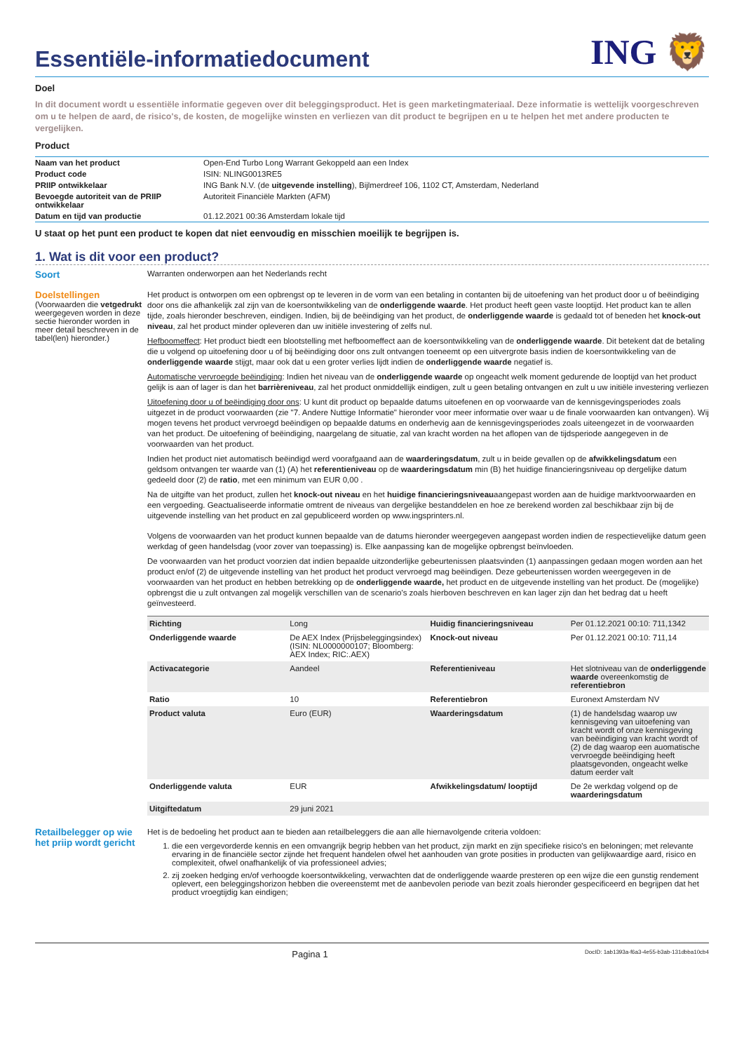Essentiële-informatiedocument
ING 🦁
Doel
In dit document wordt u essentiële informatie gegeven over dit beleggingsproduct. Het is geen marketingmateriaal. Deze informatie is wettelijk voorgeschreven om u te helpen de aard, de risico's, de kosten, de mogelijke winsten en verliezen van dit product te begrijpen en u te helpen het met andere producten te vergelijken.
Product
| Naam van het product | Open-End Turbo Long Warrant Gekoppeld aan een Index |
| Product code | ISIN: NLING0013RE5 |
| PRIIP ontwikkelaar | ING Bank N.V. (de uitgevende instelling ), Bijlmerdreef 106, 1102 CT, Amsterdam, Nederland |
| Bevoegde autoriteit van de PRIIP ontwikkelaar | Autoriteit Financiële Markten (AFM) |
| Datum en tijd van productie | 01.12.2021 00:36 Amsterdam lokale tijd |
U staat op het punt een product te kopen dat niet eenvoudig en misschien moeilijk te begrijpen is.
1. Wat is dit voor een product?
Soort
Warranten onderworpen aan het Nederlands recht
Doelstellingen
(Voorwaarden die vetgedrukt weergegeven worden in deze sectie hieronder worden in meer detail beschreven in de tabel(len) hieronder.)
Het product is ontworpen om een opbrengst op te leveren in de vorm van een betaling in contanten bij de uitoefening van het product door u of beëindiging door ons die afhankelijk zal zijn van de koersontwikkeling van de onderliggende waarde. Het product heeft geen vaste looptijd. Het product kan te allen tijde, zoals hieronder beschreven, eindigen. Indien, bij de beëindiging van het product, de onderliggende waarde is gedaald tot of beneden het knock-out niveau, zal het product minder opleveren dan uw initiële investering of zelfs nul.
Hefboomeffect: Het product biedt een blootstelling met hefboomeffect aan de koersontwikkeling van de onderliggende waarde. Dit betekent dat de betaling die u volgend op uitoefening door u of bij beëindiging door ons zult ontvangen toeneemt op een uitvergrote basis indien de koersontwikkeling van de onderliggende waarde stijgt, maar ook dat u een groter verlies lijdt indien de onderliggende waarde negatief is.
Automatische vervroegde beëindiging: Indien het niveau van de onderliggende waarde op ongeacht welk moment gedurende de looptijd van het product gelijk is aan of lager is dan het barrièreniveau, zal het product onmiddellijk eindigen, zult u geen betaling ontvangen en zult u uw initiële investering verliezen
Uitoefening door u of beëindiging door ons: U kunt dit product op bepaalde datums uitoefenen en op voorwaarde van de kennisgevingsperiodes zoals uitgezet in de product voorwaarden (zie "7. Andere Nuttige Informatie" hieronder voor meer informatie over waar u de finale voorwaarden kan ontvangen). Wij mogen tevens het product vervroegd beëindigen op bepaalde datums en onderhevig aan de kennisgevingsperiodes zoals uiteengezet in de voorwaarden van het product. De uitoefening of beëindiging, naargelang de situatie, zal van kracht worden na het aflopen van de tijdsperiode aangegeven in de voorwaarden van het product.
Indien het product niet automatisch beëindigd werd voorafgaand aan de waarderingsdatum, zult u in beide gevallen op de afwikkelingsdatum een geldsom ontvangen ter waarde van (1) (A) het referentieniveau op de waarderingsdatum min (B) het huidige financieringsniveau op dergelijke datum gedeeld door (2) de ratio, met een minimum van EUR 0,00 .
Na de uitgifte van het product, zullen het knock-out niveau en het huidige financieringsniveauaangepast worden aan de huidige marktvoorwaarden en een vergoeding. Geactualiseerde informatie omtrent de niveaus van dergelijke bestanddelen en hoe ze berekend worden zal beschikbaar zijn bij de uitgevende instelling van het product en zal gepubliceerd worden op www.ingsprinters.nl.
Volgens de voorwaarden van het product kunnen bepaalde van de datums hieronder weergegeven aangepast worden indien de respectievelijke datum geen werkdag of geen handelsdag (voor zover van toepassing) is. Elke aanpassing kan de mogelijke opbrengst beïnvloeden.
De voorwaarden van het product voorzien dat indien bepaalde uitzonderlijke gebeurtenissen plaatsvinden (1) aanpassingen gedaan mogen worden aan het product en/of (2) de uitgevende instelling van het product het product vervroegd mag beëindigen. Deze gebeurtenissen worden weergegeven in de voorwaarden van het product en hebben betrekking op de onderliggende waarde, het product en de uitgevende instelling van het product. De (mogelijke) opbrengst die u zult ontvangen zal mogelijk verschillen van de scenario's zoals hierboven beschreven en kan lager zijn dan het bedrag dat u heeft geïnvesteerd.
| Richting | Long | Huidig financieringsniveau | Per 01.12.2021 00:10: 711,1342 |
| Onderliggende waarde | De AEX Index (Prijsbeleggingsindex) (ISIN: NL0000000107; Bloomberg: AEX Index; RIC:.AEX) | Knock-out niveau | Per 01.12.2021 00:10: 711,14 |
| Activacategorie | Aandeel | Referentieniveau | Het slotniveau van de onderliggende waarde overeenkomstig de referentiebron |
| Ratio | 10 | Referentiebron | Euronext Amsterdam NV |
| Product valuta | Euro (EUR) | Waarderingsdatum | (1) de handelsdag waarop uw kennisgeving van uitoefening van kracht wordt of onze kennisgeving van beëindiging van kracht wordt of (2) de dag waarop een auomatische vervroegde beëindiging heeft plaatsgevonden, ongeacht welke datum eerder valt |
| Onderliggende valuta | EUR | Afwikkelingsdatum/ looptijd | De 2e werkdag volgend op de waarderingsdatum |
| Uitgiftedatum | 29 juni 2021 | | |
Retailbelegger op wie het priip wordt gericht
Het is de bedoeling het product aan te bieden aan retailbeleggers die aan alle hiernavolgende criteria voldoen:
1. die een vergevorderde kennis en een omvangrijk begrip hebben van het product, zijn markt en zijn specifieke risico's en beloningen; met relevante ervaring in de financiële sector zijnde het frequent handelen ofwel het aanhouden van grote posities in producten van gelijkwaardige aard, risico en complexiteit, ofwel onafhankelijk of via professioneel advies;
2. zij zoeken hedging en/of verhoogde koersontwikkeling, verwachten dat de onderliggende waarde presteren op een wijze die een gunstig rendement oplevert, een beleggingshorizon hebben die overeenstemt met de aanbevolen periode van bezit zoals hieronder gespecificeerd en begrijpen dat het product vroegtijdig kan eindigen;
Pagina 1 DocID: 1ab1393a-f6a3-4e55-b3ab-131dbba10cb4